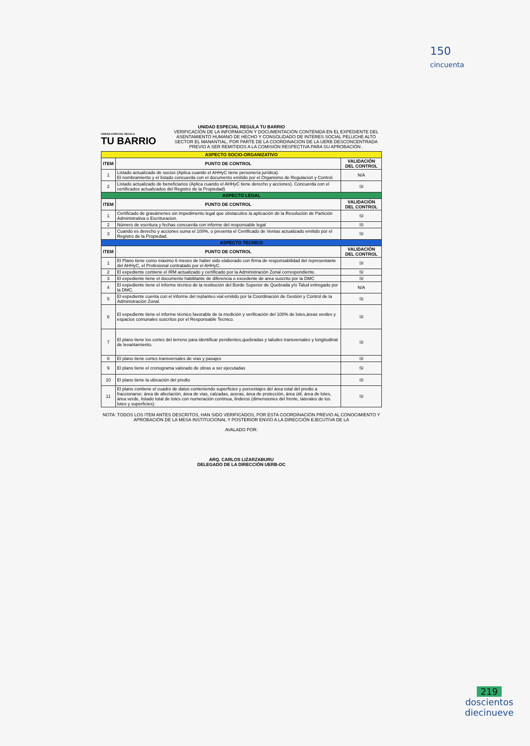150
cincuenta
UNIDAD ESPECIAL REGULA TU BARRIO
UNIDAD ESPECIAL REGULA
TU BARRIO
VERIFICACIÓN DE LA INFORMACIÓN Y DOCUMENTACIÓN CONTENIDA EN EL EXPEDIENTE DEL ASENTAMIENTO HUMANO DE HECHO Y CONSOLIDADO DE INTERES SOCIAL PELUCHE ALTO SECTOR EL MANANTIAL, POR PARTE DE LA COORDINACION DE LA UERB DESCONCENTRADA PREVIO A SER REMITIDOS A LA COMISIÓN RESPECTIVA PARA SU APROBACIÓN .
| ASPECTO SOCIO-ORGANIZATIVO | | |
| --- | --- | --- |
| ITEM | PUNTO DE CONTROL | VALIDACIÓN DEL CONTROL |
| 1 | Listado actualizado de socios (Aplica cuando el AHHyC tiene personería jurídica). El nombramiento y el listado concuerda con el documento emitido por el Organismo de Regulacion y Control. | N/A |
| 2 | Listado actualizado de beneficiarios (Aplica cuando el AHHyC tiene derecho y acciones). Concuerda con el certificados actualizados del Registro de la Propiedad) | SI |
| ASPECTO LEGAL | | |
| ITEM | PUNTO DE CONTROL | VALIDACIÓN DEL CONTROL |
| 1 | Certificado de gravámenes sin impedimento legal que obstaculice la aplicación de la Resolución de Partición Administrativa o Escrituracion. | SI |
| 2 | Número de escritura y fechas concuerda con informe del responsable legal | SI |
| 3 | Cuando es derecho y acciones suma el 100%, o presenta el Certificado de Ventas actualizado emitido por el Registro de la Propiedad. | SI |
| ASPECTO TECNICO | | |
| ITEM | PUNTO DE CONTROL | VALIDACIÓN DEL CONTROL |
| 1 | El Plano tiene como máximo 6 meses de haber sido elaborado con firma de responsabilidad del representante del AHHyC, el Profesional contratado por el AHHyC. | SI |
| 2 | El expediente contiene el IRM actualizado y certificado por la Administración Zonal correspondiente. | SI |
| 3 | El expediente tiene el documento habilitante de diferencia o excedente de area suscrito por la DMC | SI |
| 4 | El expediente tiene el informe técnico de la restitución del Borde Superior de Quebrada y/o Talud entregado por la DMC. | N/A |
| 5 | El expediente cuenta con el informe del replanteo vial emitido por la Coordinación de Gestión y Control de la Administración Zonal. | SI |
| 6 | El expediente tiene el informe técnico favorable de la medición y verificación del 100% de lotes,áreas verdes y espacios comunales suscritos por el Responsable Tecnico. | SI |
| 7 | El plano tiene los cortes del terreno para identificar pendientes,quebradas y taludes transversales y longitudinal de levantamiento. | SI |
| 8 | El plano tiene cortes transversales de vías y pasajes | SI |
| 9 | El plano tiene el cronograma valorado de obras a ser ejecutadas | SI |
| 10 | El plano tiene la ubicación del predio | SI |
| 11 | El plano contiene el cuadro de datos conteniendo superficies y porcentajes del área total del predio a fraccionarse: área de afectación, área de vias, calzadas, aceras, área de protección, área útil, área de lotes, área verde, listado total de lotes con numeración continua, linderos (dimensiones del frente, laterales de los lotes y superficies). | SI |
NOTA: TODOS LOS ITEM ANTES DESCRITOS, HAN SIDO VERIFICADOS, POR ESTA COORDINACIÓN PREVIO AL CONOCIMIENTO Y APROBACIÓN DE LA MESA INSTITUCIONAL Y POSTERIOR ENVIO A LA DIRECCIÓN EJECUTIVA DE LA
AVALADO POR:
ARQ. CARLOS LIZARZABURU
DELEGADO DE LA DIRECCIÓN UERB-OC
219
doscientos
diecinueve